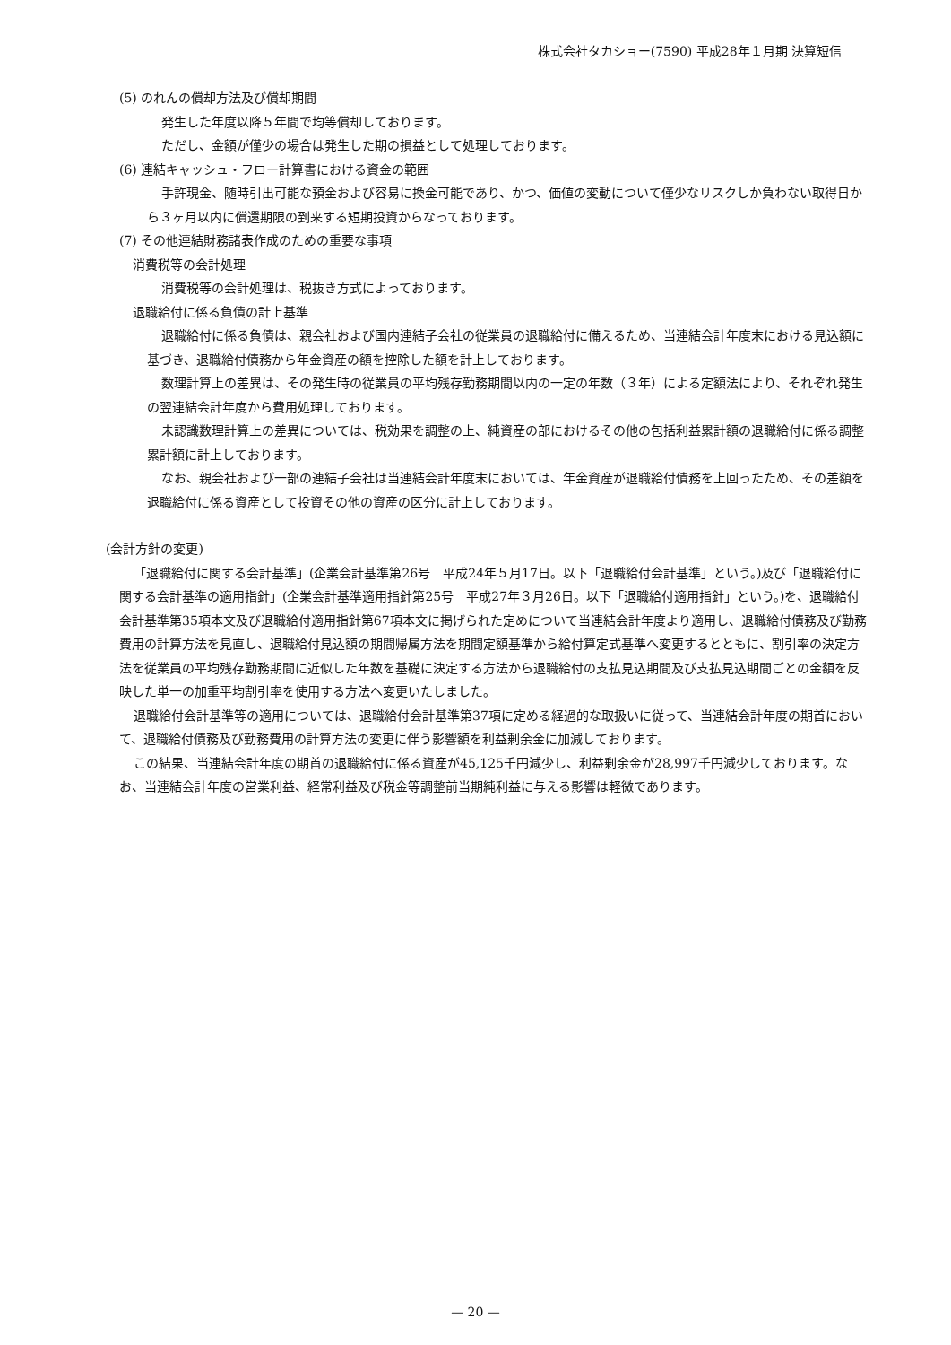株式会社タカショー(7590) 平成28年１月期 決算短信
(5) のれんの償却方法及び償却期間
発生した年度以降５年間で均等償却しております。
ただし、金額が僅少の場合は発生した期の損益として処理しております。
(6) 連結キャッシュ・フロー計算書における資金の範囲
手許現金、随時引出可能な預金および容易に換金可能であり、かつ、価値の変動について僅少なリスクしか負わない取得日から３ヶ月以内に償還期限の到来する短期投資からなっております。
(7) その他連結財務諸表作成のための重要な事項
消費税等の会計処理
消費税等の会計処理は、税抜き方式によっております。
退職給付に係る負債の計上基準
退職給付に係る負債は、親会社および国内連結子会社の従業員の退職給付に備えるため、当連結会計年度末における見込額に基づき、退職給付債務から年金資産の額を控除した額を計上しております。
数理計算上の差異は、その発生時の従業員の平均残存勤務期間以内の一定の年数（３年）による定額法により、それぞれ発生の翌連結会計年度から費用処理しております。
未認識数理計算上の差異については、税効果を調整の上、純資産の部におけるその他の包括利益累計額の退職給付に係る調整累計額に計上しております。
なお、親会社および一部の連結子会社は当連結会計年度末においては、年金資産が退職給付債務を上回ったため、その差額を退職給付に係る資産として投資その他の資産の区分に計上しております。
(会計方針の変更)
「退職給付に関する会計基準」(企業会計基準第26号　平成24年５月17日。以下「退職給付会計基準」という。)及び「退職給付に関する会計基準の適用指針」(企業会計基準適用指針第25号　平成27年３月26日。以下「退職給付適用指針」という。)を、退職給付会計基準第35項本文及び退職給付適用指針第67項本文に掲げられた定めについて当連結会計年度より適用し、退職給付債務及び勤務費用の計算方法を見直し、退職給付見込額の期間帰属方法を期間定額基準から給付算定式基準へ変更するとともに、割引率の決定方法を従業員の平均残存勤務期間に近似した年数を基礎に決定する方法から退職給付の支払見込期間及び支払見込期間ごとの金額を反映した単一の加重平均割引率を使用する方法へ変更いたしました。
退職給付会計基準等の適用については、退職給付会計基準第37項に定める経過的な取扱いに従って、当連結会計年度の期首において、退職給付債務及び勤務費用の計算方法の変更に伴う影響額を利益剰余金に加減しております。
この結果、当連結会計年度の期首の退職給付に係る資産が45,125千円減少し、利益剰余金が28,997千円減少しております。なお、当連結会計年度の営業利益、経常利益及び税金等調整前当期純利益に与える影響は軽微であります。
— 20 —